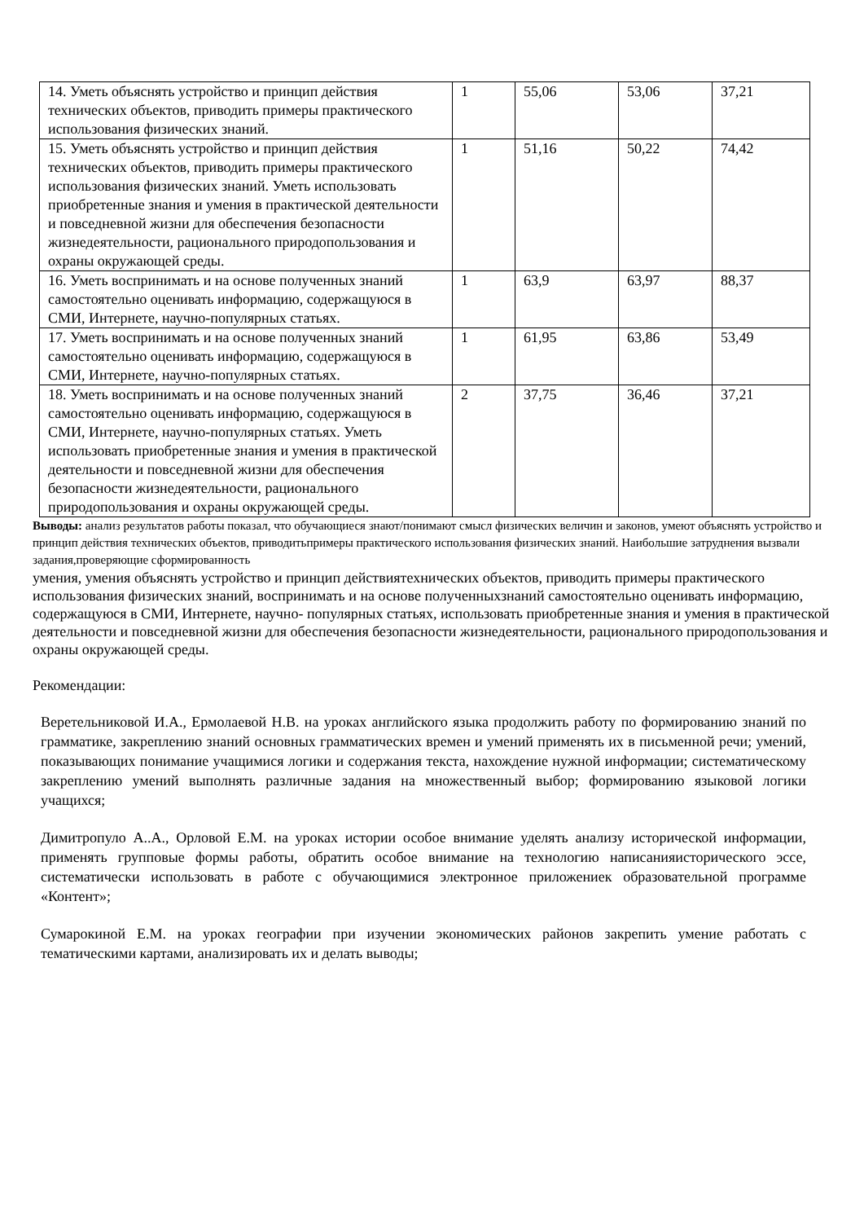| 14. Уметь объяснять устройство и принцип действия технических объектов, приводить примеры практического использования физических знаний. | 1 | 55,06 | 53,06 | 37,21 |
| 15. Уметь объяснять устройство и принцип действия технических объектов, приводить примеры практического использования физических знаний. Уметь использовать приобретенные знания и умения в практической деятельности и повседневной жизни для обеспечения безопасности жизнедеятельности, рационального природопользования и охраны окружающей среды. | 1 | 51,16 | 50,22 | 74,42 |
| 16. Уметь воспринимать и на основе полученных знаний самостоятельно оценивать информацию, содержащуюся в СМИ, Интернете, научно-популярных статьях. | 1 | 63,9 | 63,97 | 88,37 |
| 17. Уметь воспринимать и на основе полученных знаний самостоятельно оценивать информацию, содержащуюся в СМИ, Интернете, научно-популярных статьях. | 1 | 61,95 | 63,86 | 53,49 |
| 18. Уметь воспринимать и на основе полученных знаний самостоятельно оценивать информацию, содержащуюся в СМИ, Интернете, научно-популярных статьях. Уметь использовать приобретенные знания и умения в практической деятельности и повседневной жизни для обеспечения безопасности жизнедеятельности, рационального природопользования и охраны окружающей среды. | 2 | 37,75 | 36,46 | 37,21 |
Выводы: анализ результатов работы показал, что обучающиеся знают/понимают смысл физических величин и законов, умеют объяснять устройство и принцип действия технических объектов, приводитьпримеры практического использования физических знаний. Наибольшие затруднения вызвали задания,проверяющие сформированность
умения, умения объяснять устройство и принцип действиятехнических объектов, приводить примеры практического использования физических знаний, воспринимать и на основе полученныхзнаний самостоятельно оценивать информацию, содержащуюся в СМИ, Интернете, научно- популярных статьях, использовать приобретенные знания и умения в практической деятельности и повседневной жизни для обеспечения безопасности жизнедеятельности, рационального природопользования и охраны окружающей среды.
Рекомендации:
Веретельниковой И.А., Ермолаевой Н.В. на уроках английского языка продолжить работу по формированию знаний по грамматике, закреплению знаний основных грамматических времен и умений применять их в письменной речи; умений, показывающих понимание учащимися логики и содержания текста, нахождение нужной информации; систематическому закреплению умений выполнять различные задания на множественный выбор; формированию языковой логики учащихся;
Димитропуло А..А., Орловой Е.М. на уроках истории особое внимание уделять анализу исторической информации, применять групповые формы работы, обратить особое внимание на технологию написанияисторического эссе, систематически использовать в работе с обучающимися электронное приложениек образовательной программе «Контент»;
Сумарокиной Е.М. на уроках географии при изучении экономических районов закрепить умение работать с тематическими картами, анализировать их и делать выводы;